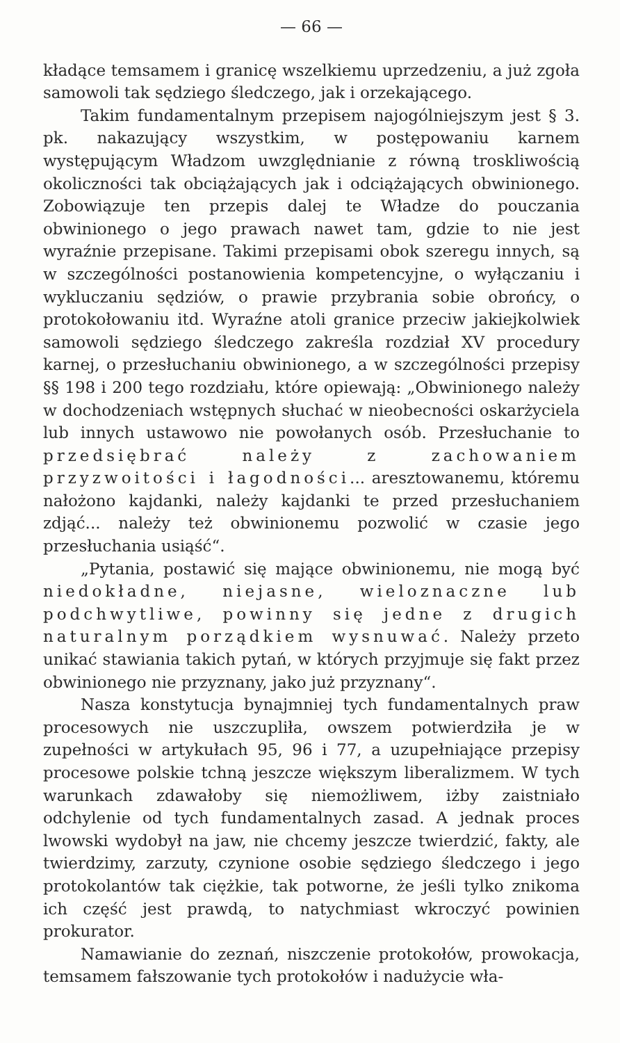— 66 —
kładące temsamem i granicę wszelkiemu uprzedzeniu, a już zgoła samowoli tak sędziego śledczego, jak i orzekającego.
Takim fundamentalnym przepisem najogólniejszym jest § 3. pk. nakazujący wszystkim, w postępowaniu karnem występującym Władzom uwzględnianie z równą troskliwością okoliczności tak obciążających jak i odciążających obwinionego. Zobowiązuje ten przepis dalej te Władze do pouczania obwinionego o jego prawach nawet tam, gdzie to nie jest wyraźnie przepisane. Takimi przepisami obok szeregu innych, są w szczególności postanowienia kompetencyjne, o wyłączaniu i wykluczaniu sędziów, o prawie przybrania sobie obrońcy, o protokołowaniu itd. Wyraźne atoli granice przeciw jakiejkolwiek samowoli sędziego śledczego zakreśla rozdział XV procedury karnej, o przesłuchaniu obwinionego, a w szczególności przepisy §§ 198 i 200 tego rozdziału, które opiewają: „Obwinionego należy w dochodzeniach wstępnych słuchać w nieobecności oskarżyciela lub innych ustawowo nie powołanych osób. Przesłuchanie to przedsiębrać należy z zachowaniem przyzwoitości i łagodności... aresztowanemu, któremu nałożono kajdanki, należy kajdanki te przed przesłuchaniem zdjąć... należy też obwinionemu pozwolić w czasie jego przesłuchania usiąść“.
„Pytania, postawić się mające obwinionemu, nie mogą być niedokładne, niejasne, wieloznaczne lub podchwytliwe, powinny się jedne z drugich naturalnym porządkiem wysnuwać. Należy przeto unikać stawiania takich pytań, w których przyjmuje się fakt przez obwinionego nie przyznany, jako już przyznany“.
Nasza konstytucja bynajmniej tych fundamentalnych praw procesowych nie uszczupliła, owszem potwierdziła je w zupełności w artykułach 95, 96 i 77, a uzupełniające przepisy procesowe polskie tchną jeszcze większym liberalizmem. W tych warunkach zdawałoby się niemożliwem, iżby zaistniało odchylenie od tych fundamentalnych zasad. A jednak proces lwowski wydobył na jaw, nie chcemy jeszcze twierdzić, fakty, ale twierdzimy, zarzuty, czynione osobie sędziego śledczego i jego protokolantów tak ciężkie, tak potworne, że jeśli tylko znikoma ich część jest prawdą, to natychmiast wkroczyć powinien prokurator.
Namawianie do zeznań, niszczenie protokołów, prowokacja, temsamem fałszowanie tych protokołów i nadużycie wła-